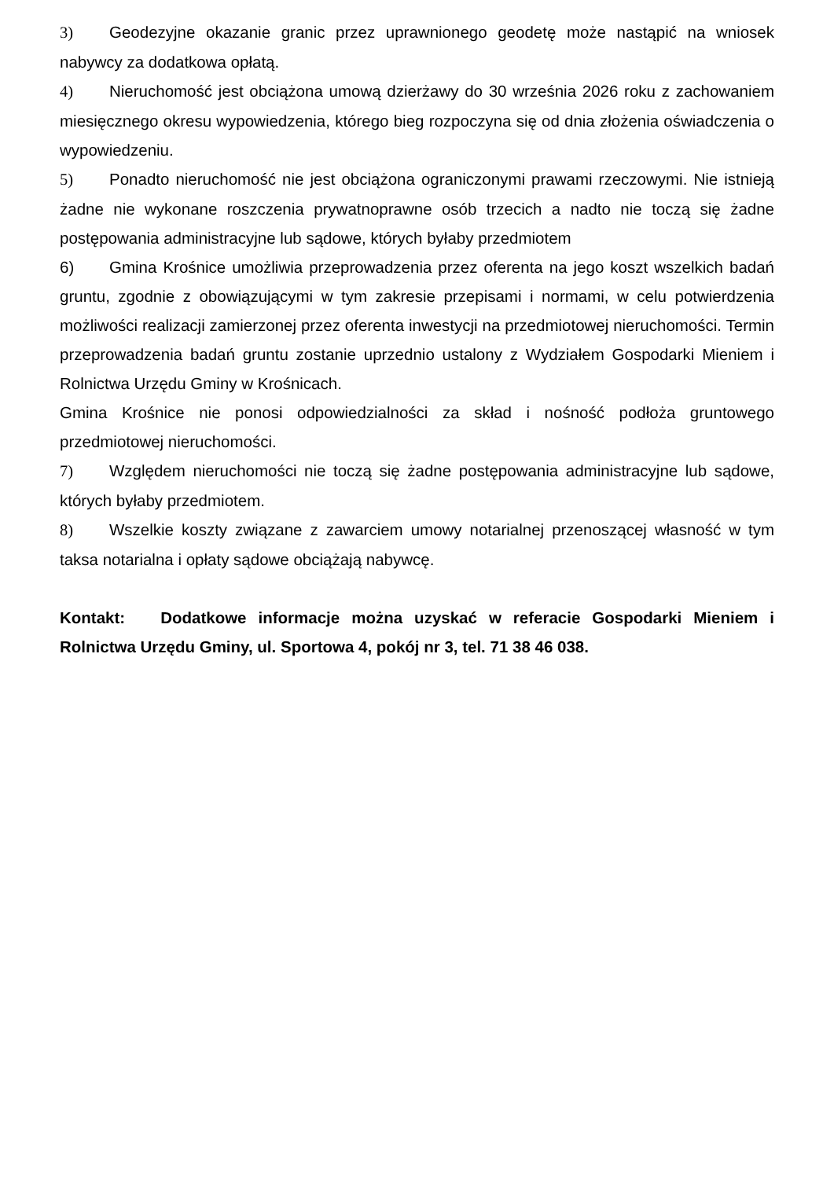3) Geodezyjne okazanie granic przez uprawnionego geodetę może nastąpić na wniosek nabywcy za dodatkowa opłatą.
4) Nieruchomość jest obciążona umową dzierżawy do 30 września 2026 roku z zachowaniem miesięcznego okresu wypowiedzenia, którego bieg rozpoczyna się od dnia złożenia oświadczenia o wypowiedzeniu.
5) Ponadto nieruchomość nie jest obciążona ograniczonymi prawami rzeczowymi. Nie istnieją żadne nie wykonane roszczenia prywatnoprawne osób trzecich a nadto nie toczą się żadne postępowania administracyjne lub sądowe, których byłaby przedmiotem
6) Gmina Krośnice umożliwia przeprowadzenia przez oferenta na jego koszt wszelkich badań gruntu, zgodnie z obowiązującymi w tym zakresie przepisami i normami, w celu potwierdzenia możliwości realizacji zamierzonej przez oferenta inwestycji na przedmiotowej nieruchomości. Termin przeprowadzenia badań gruntu zostanie uprzednio ustalony z Wydziałem Gospodarki Mieniem i Rolnictwa Urzędu Gminy w Krośnicach.
Gmina Krośnice nie ponosi odpowiedzialności za skład i nośność podłoża gruntowego przedmiotowej nieruchomości.
7) Względem nieruchomości nie toczą się żadne postępowania administracyjne lub sądowe, których byłaby przedmiotem.
8) Wszelkie koszty związane z zawarciem umowy notarialnej przenoszącej własność w tym taksa notarialna i opłaty sądowe obciążają nabywcę.
Kontakt: Dodatkowe informacje można uzyskać w referacie Gospodarki Mieniem i Rolnictwa Urzędu Gminy, ul. Sportowa 4, pokój nr 3, tel. 71 38 46 038.